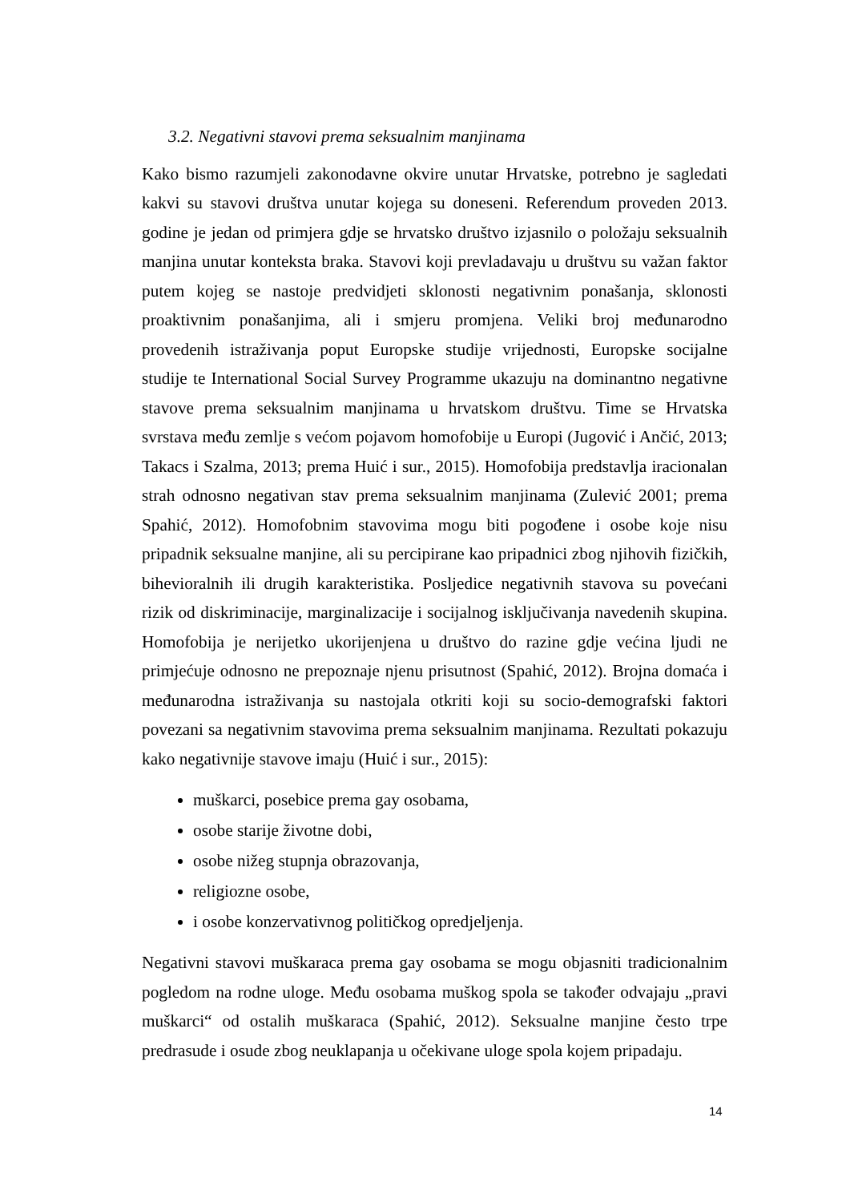3.2. Negativni stavovi prema seksualnim manjinama
Kako bismo razumjeli zakonodavne okvire unutar Hrvatske, potrebno je sagledati kakvi su stavovi društva unutar kojega su doneseni. Referendum proveden 2013. godine je jedan od primjera gdje se hrvatsko društvo izjasnilo o položaju seksualnih manjina unutar konteksta braka. Stavovi koji prevladavaju u društvu su važan faktor putem kojeg se nastoje predvidjeti sklonosti negativnim ponašanja, sklonosti proaktivnim ponašanjima, ali i smjeru promjena. Veliki broj međunarodno provedenih istraživanja poput Europske studije vrijednosti, Europske socijalne studije te International Social Survey Programme ukazuju na dominantno negativne stavove prema seksualnim manjinama u hrvatskom društvu. Time se Hrvatska svrstava među zemlje s većom pojavom homofobije u Europi (Jugović i Ančić, 2013; Takacs i Szalma, 2013; prema Huić i sur., 2015). Homofobija predstavlja iracionalan strah odnosno negativan stav prema seksualnim manjinama (Zulević 2001; prema Spahić, 2012). Homofobnim stavovima mogu biti pogođene i osobe koje nisu pripadnik seksualne manjine, ali su percipirane kao pripadnici zbog njihovih fizičkih, bihevioralnih ili drugih karakteristika. Posljedice negativnih stavova su povećani rizik od diskriminacije, marginalizacije i socijalnog isključivanja navedenih skupina. Homofobija je nerijetko ukorijenjena u društvo do razine gdje većina ljudi ne primjećuje odnosno ne prepoznaje njenu prisutnost (Spahić, 2012). Brojna domaća i međunarodna istraživanja su nastojala otkriti koji su socio-demografski faktori povezani sa negativnim stavovima prema seksualnim manjinama. Rezultati pokazuju kako negativnije stavove imaju (Huić i sur., 2015):
muškarci, posebice prema gay osobama,
osobe starije životne dobi,
osobe nižeg stupnja obrazovanja,
religiozne osobe,
i osobe konzervativnog političkog opredjeljenja.
Negativni stavovi muškaraca prema gay osobama se mogu objasniti tradicionalnim pogledom na rodne uloge. Među osobama muškog spola se također odvajaju „pravi muškarci“ od ostalih muškaraca (Spahić, 2012). Seksualne manjine često trpe predrasude i osude zbog neuklapanja u očekivane uloge spola kojem pripadaju.
14